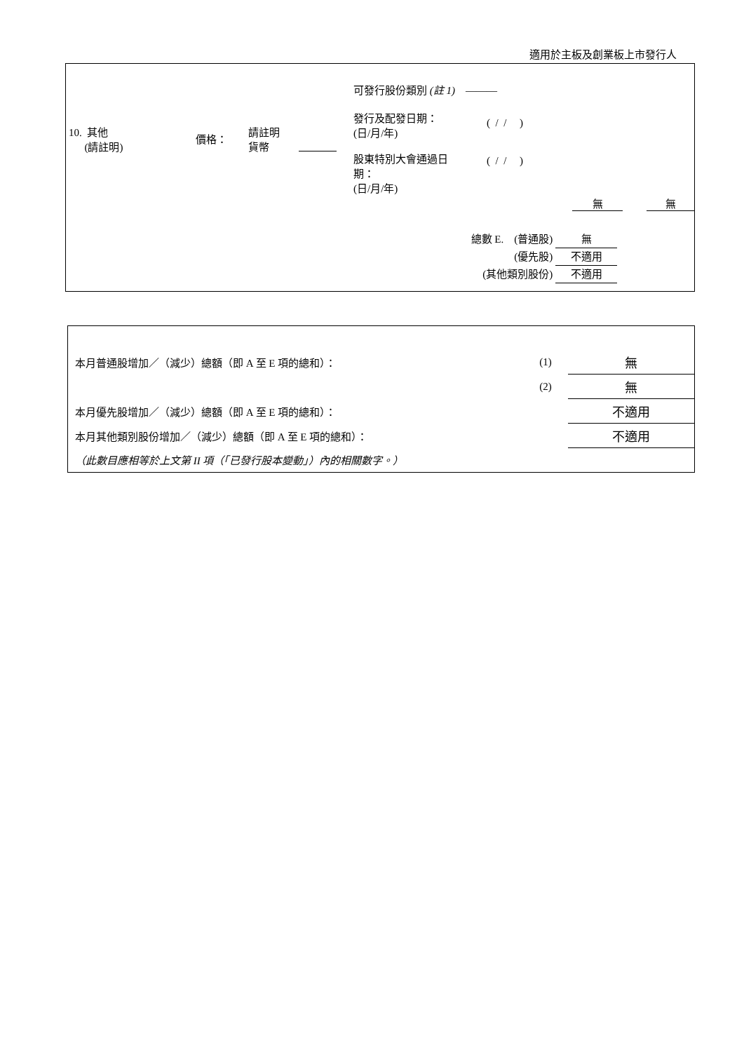適用於主板及創業板上市發行人
10. 其他
(請註明)
價格：
請註明
貨幣
可發行股份類別 (註 1) ———
發行及配發日期：
(日/月/年)
( / / )
股東特別大會通過日
期：
(日/月/年)
( / / )
無 無
總數 E. (普通股) 無
(優先股) 不適用
(其他類別股份) 不適用
| 本月普通股增加／（減少）總額（即 A 至 E 項的總和）： | (1) | 無 |
| | (2) | 無 |
| 本月優先股增加／（減少）總額（即 A 至 E 項的總和）： | | 不適用 |
| 本月其他類別股份增加／（減少）總額（即 A 至 E 項的總和）： | | 不適用 |
| （此數目應相等於上文第 II 項（「已發行股本變動」）內的相關數字。） | | |